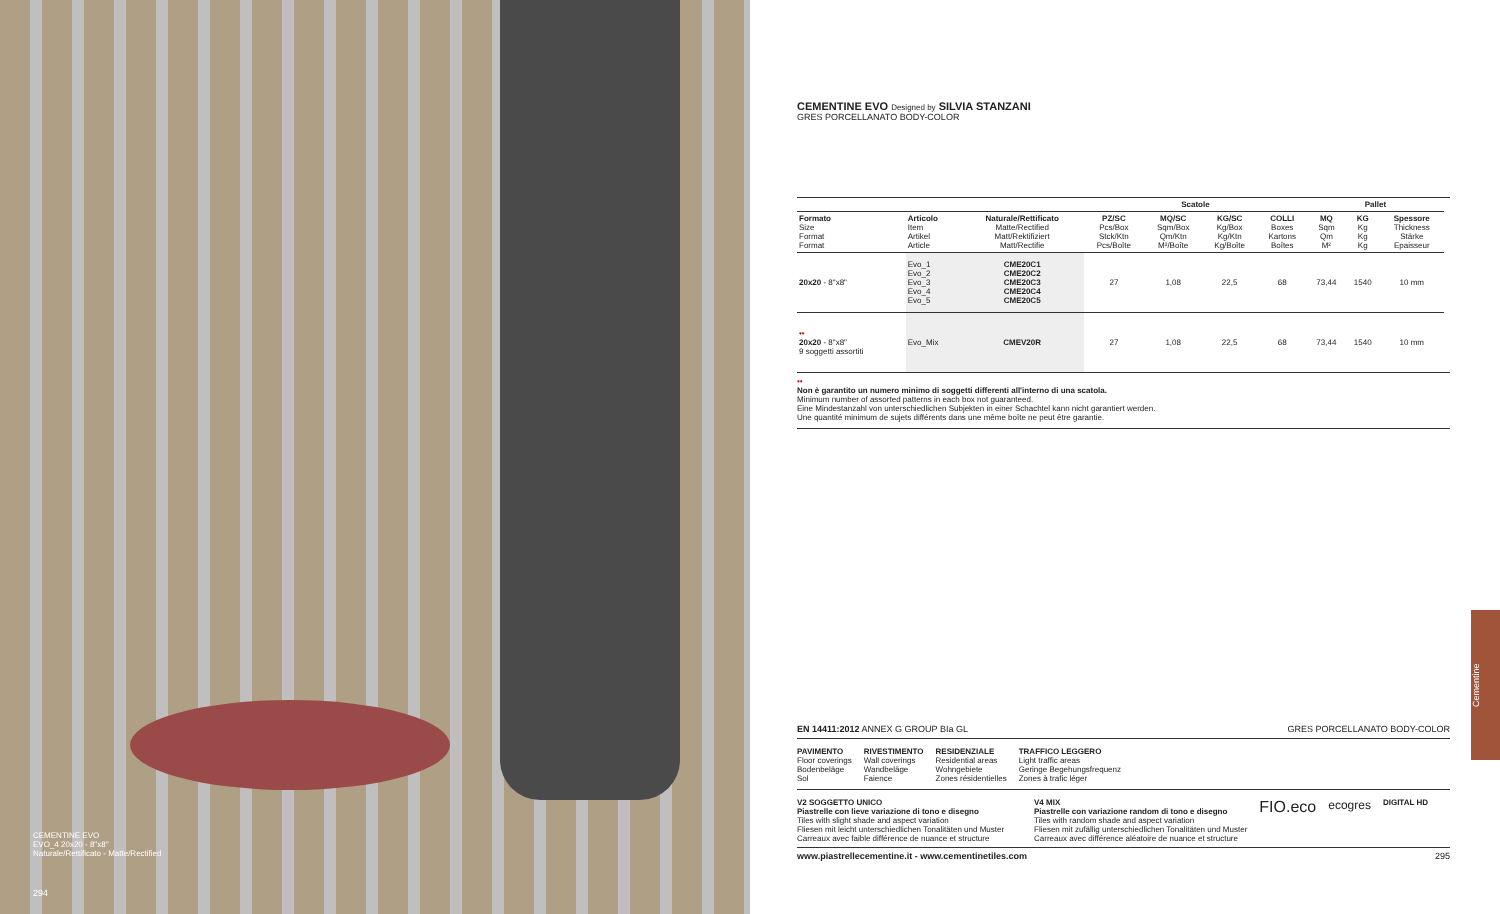CEMENTINE EVO
EVO_4 20x20 - 8"x8"
Naturale/Rettificato - Matte/Rectified
294
CEMENTINE EVO Designed by SILVIA STANZANI
GRES PORCELLANATO BODY-COLOR
| | | | Scatole | | | | Pallet | | | |
| --- | --- | --- | --- | --- | --- | --- | --- | --- | --- | --- |
| Formato Size Format Format | Articolo Item Artikel Article | Naturale/Rettificato Matte/Rectified Matt/Rektifiziert Matt/Rectifie | PZ/SC Pcs/Box Stck/Ktn Pcs/Boîte | MQ/SC Sqm/Box Qm/Ktn M²/Boîte | KG/SC Kg/Box Kg/Ktn Kg/Boîte | COLLI Boxes Kartons Boîtes | MQ Sqm Qm M² | KG Kg Kg Kg | Spessore Thickness Stärke Epaisseur | |
| 20x20 - 8"x8" | Evo_1 Evo_2 Evo_3 Evo_4 Evo_5 | CME20C1 CME20C2 CME20C3 CME20C4 CME20C5 | 27 | 1,08 | 22,5 | 68 | 73,44 | 1540 | 10 mm | |
| •• 20x20 - 8"x8" 9 soggetti assortiti | Evo_Mix | CMEV20R | 27 | 1,08 | 22,5 | 68 | 73,44 | 1540 | 10 mm | |
••
Non è garantito un numero minimo di soggetti differenti all'interno di una scatola.
Minimum number of assorted patterns in each box not guaranteed.
Eine Mindestanzahl von unterschiedlichen Subjekten in einer Schachtel kann nicht garantiert werden.
Une quantité minimum de sujets différents dans une même boîte ne peut être garantie.
EN 14411:2012 ANNEX G GROUP BIa GL GRES PORCELLANATO BODY-COLOR
PAVIMENTO
Floor coverings
Bodenbeläge
Sol
RIVESTIMENTO
Wall coverings
Wandbeläge
Faience
RESIDENZIALE
Residential areas
Wohngebiete
Zones résidentielles
TRAFFICO LEGGERO
Light traffic areas
Geringe Begehungsfrequenz
Zones à trafic léger
V2 SOGGETTO UNICO
Piastrelle con lieve variazione di tono e disegno
Tiles with slight shade and aspect variation
Fliesen mit leicht unterschiedlichen Tonalitäten und Muster
Carreaux avec faible différence de nuance et structure
V4 MIX
Piastrelle con variazione random di tono e disegno
Tiles with random shade and aspect variation
Fliesen mit zufällig unterschiedlichen Tonalitäten und Muster
Carreaux avec différence aléatoire de nuance et structure
FIO.eco
ecogres
DIGITAL HD
www.piastrellecementine.it - www.cementinetiles.com 295
Cementine